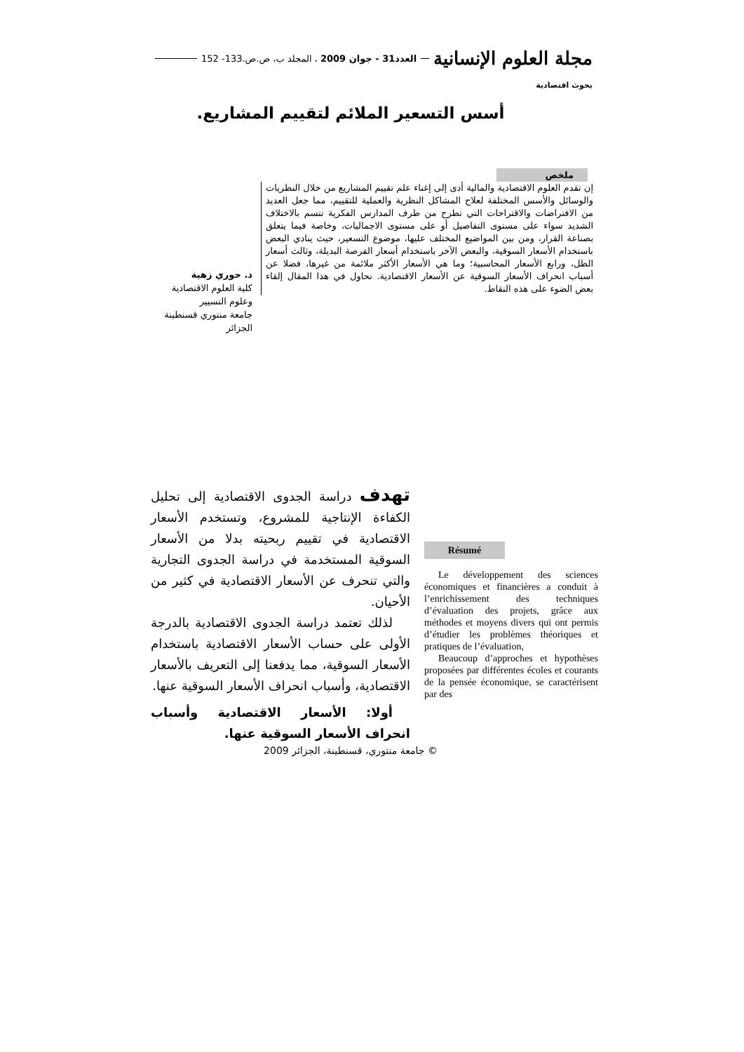مجلة العلوم الإنسانية العدد31 - جوان 2009 ، المجلد ب، ص.ص.133- 152
بحوث اقتصادية
أسس التسعير الملائم لتقييم المشاريع.
ملخص
إن تقدم العلوم الاقتصادية والمالية أدى إلى إغناء علم تقييم المشاريع من خلال النظريات والوسائل والأسس المختلفة لعلاج المشاكل النظرية والعملية للتقييم، مما جعل العديد من الافتراضات والاقتراحات التي تطرح من طرف المدارس الفكرية تتسم بالاختلاف الشديد سواء على مستوى التفاصيل أو على مستوى الاجماليات، وخاصة فيما يتعلق بصناعة القرار، ومن بين المواضيع المختلف عليها، موضوع التسعير، حيث ينادي البعض باستخدام الأسعار السوقية، والبعض الآخر باستخدام أسعار الفرصة البديلة، وثالث أسعار الظل، ورابع الأسعار المحاسبية؛ وما هي الأسعار الأكثر ملائمة من غيرها، فضلا عن أسباب انحراف الأسعار السوقية عن الأسعار الاقتصادية. نحاول في هذا المقال إلقاء بعض الضوء على هذه النقاط.
د. حوري زهية
كلية العلوم الاقتصادية
وعلوم التسيير
جامعة منتوري قسنطينة
الجزائر
تهدف دراسة الجدوى الاقتصادية إلى تحليل الكفاءة الإنتاجية للمشروع، وتستخدم الأسعار الاقتصادية في تقييم ربحيته بدلا من الأسعار السوقية المستخدمة في دراسة الجدوى التجارية والتي تنحرف عن الأسعار الاقتصادية في كثير من الأحيان.
لذلك تعتمد دراسة الجدوى الاقتصادية بالدرجة الأولى على حساب الأسعار الاقتصادية باستخدام الأسعار السوقية، مما يدفعنا إلى التعريف بالأسعار الاقتصادية، وأسباب انحراف الأسعار السوقية عنها.
أولا: الأسعار الاقتصادية وأسباب انحراف الأسعار السوقية عنها.
Résumé
Le développement des sciences économiques et financières a conduit à l’enrichissement des techniques d’évaluation des projets, grâce aux méthodes et moyens divers qui ont permis d’étudier les problèmes théoriques et pratiques de l’évaluation,
Beaucoup d’approches et hypothèses proposées par différentes écoles et courants de la pensée économique, se caractérisent par des
© جامعة منتوري، قسنطينة، الجزائر 2009